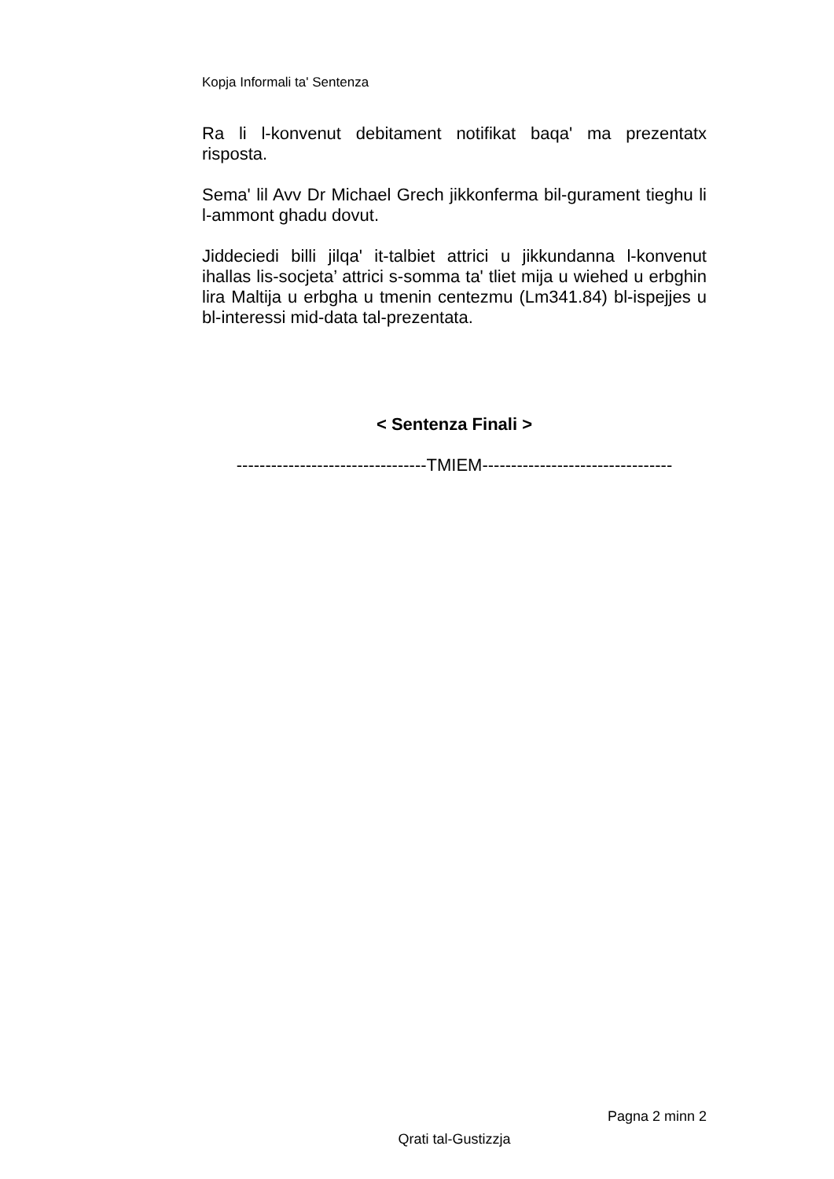Kopja Informali ta' Sentenza
Ra li l-konvenut debitament notifikat baqa' ma prezentatx risposta.
Sema' lil Avv Dr Michael Grech jikkonferma bil-gurament tieghu li l-ammont ghadu dovut.
Jiddeciedi billi jilqa' it-talbiet attrici u jikkundanna l-konvenut ihallas lis-socjeta’ attrici s-somma ta' tliet mija u wiehed u erbghin lira Maltija u erbgha u tmenin centezmu (Lm341.84) bl-ispejjes u bl-interessi mid-data tal-prezentata.
< Sentenza Finali >
---------------------------------TMIEM---------------------------------
Pagna 2 minn 2
Qrati tal-Gustizzja